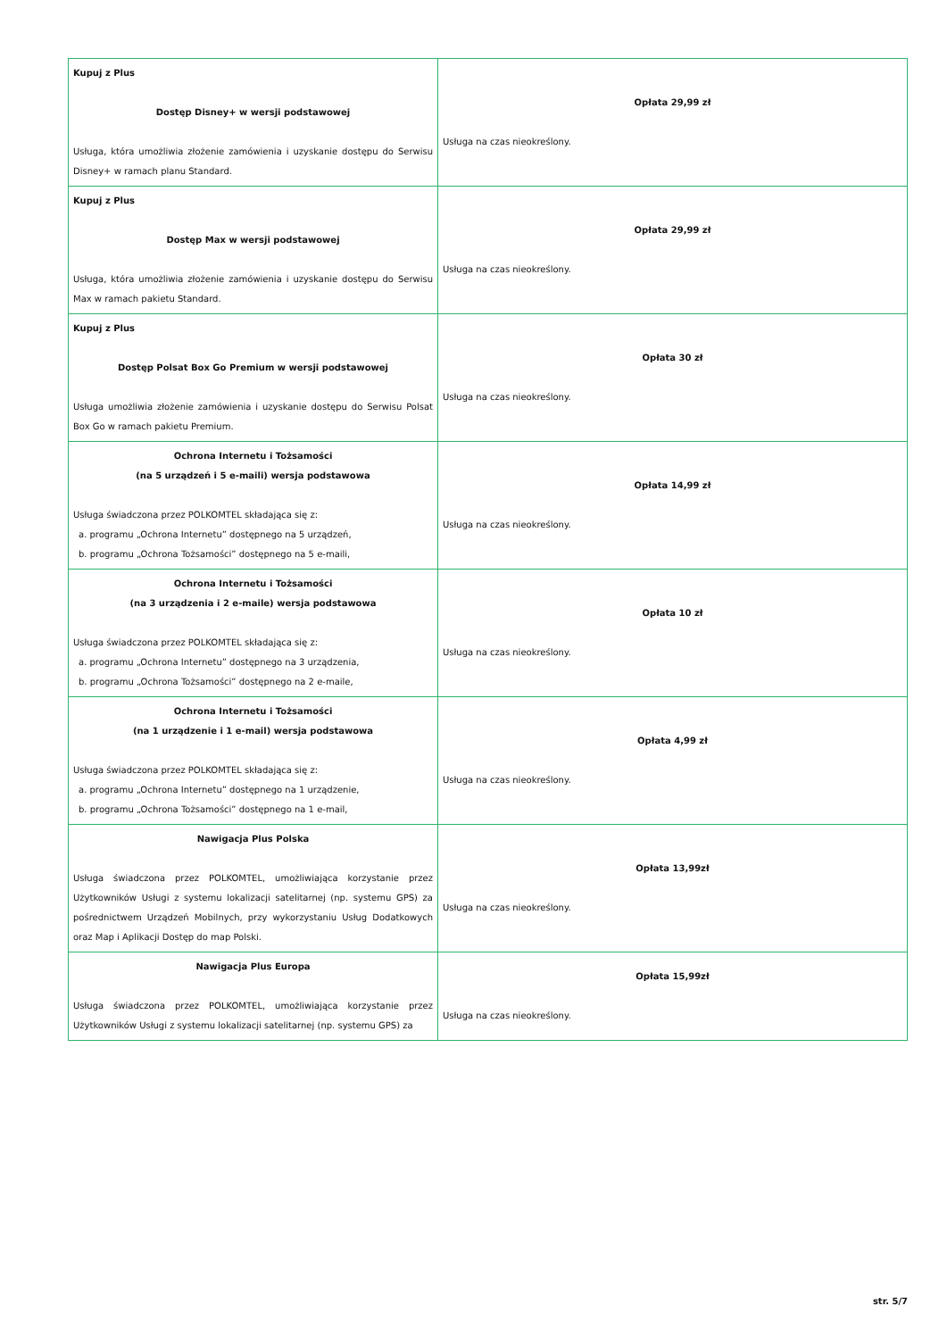| Kupuj z Plus Dostęp Disney+ w wersji podstawowej Usługa, która umożliwia złożenie zamówienia i uzyskanie dostępu do Serwisu Disney+ w ramach planu Standard. | Opłata 29,99 zł Usługa na czas nieokreślony. |
| Kupuj z Plus Dostęp Max w wersji podstawowej Usługa, która umożliwia złożenie zamówienia i uzyskanie dostępu do Serwisu Max w ramach pakietu Standard. | Opłata 29,99 zł Usługa na czas nieokreślony. |
| Kupuj z Plus Dostęp Polsat Box Go Premium w wersji podstawowej Usługa umożliwia złożenie zamówienia i uzyskanie dostępu do Serwisu Polsat Box Go w ramach pakietu Premium. | Opłata 30 zł Usługa na czas nieokreślony. |
| Ochrona Internetu i Tożsamości (na 5 urządzeń i 5 e-maili) wersja podstawowa Usługa świadczona przez POLKOMTEL składająca się z: a. programu „Ochrona Internetu” dostępnego na 5 urządzeń, b. programu „Ochrona Tożsamości” dostępnego na 5 e-maili, | Opłata 14,99 zł Usługa na czas nieokreślony. |
| Ochrona Internetu i Tożsamości (na 3 urządzenia i 2 e-maile) wersja podstawowa Usługa świadczona przez POLKOMTEL składająca się z: a. programu „Ochrona Internetu” dostępnego na 3 urządzenia, b. programu „Ochrona Tożsamości” dostępnego na 2 e-maile, | Opłata 10 zł Usługa na czas nieokreślony. |
| Ochrona Internetu i Tożsamości (na 1 urządzenie i 1 e-mail) wersja podstawowa Usługa świadczona przez POLKOMTEL składająca się z: a. programu „Ochrona Internetu” dostępnego na 1 urządzenie, b. programu „Ochrona Tożsamości” dostępnego na 1 e-mail, | Opłata 4,99 zł Usługa na czas nieokreślony. |
| Nawigacja Plus Polska Usługa świadczona przez POLKOMTEL, umożliwiająca korzystanie przez Użytkowników Usługi z systemu lokalizacji satelitarnej (np. systemu GPS) za pośrednictwem Urządzeń Mobilnych, przy wykorzystaniu Usług Dodatkowych oraz Map i Aplikacji Dostęp do map Polski. | Opłata 13,99zł Usługa na czas nieokreślony. |
| Nawigacja Plus Europa Usługa świadczona przez POLKOMTEL, umożliwiająca korzystanie przez Użytkowników Usługi z systemu lokalizacji satelitarnej (np. systemu GPS) za | Opłata 15,99zł Usługa na czas nieokreślony. |
str. 5/7